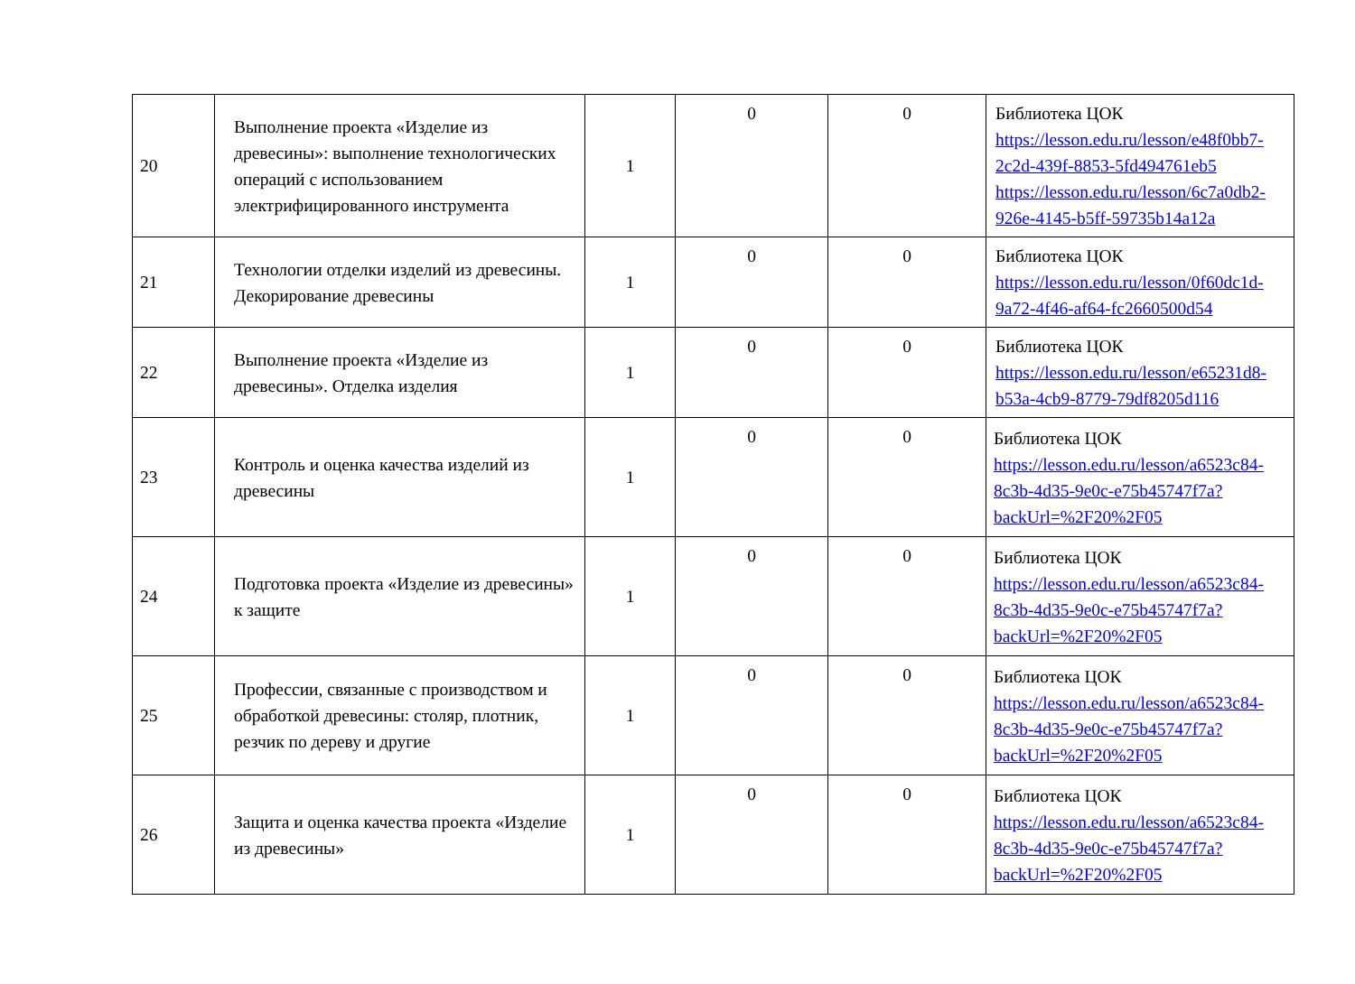| 20 | Выполнение проекта «Изделие из древесины»: выполнение технологических операций с использованием электрифицированного инструмента | 1 | 0 | 0 | Библиотека ЦОК https://lesson.edu.ru/lesson/e48f0bb7-2c2d-439f-8853-5fd494761eb5 https://lesson.edu.ru/lesson/6c7a0db2-926e-4145-b5ff-59735b14a12a |
| 21 | Технологии отделки изделий из древесины. Декорирование древесины | 1 | 0 | 0 | Библиотека ЦОК https://lesson.edu.ru/lesson/0f60dc1d-9a72-4f46-af64-fc2660500d54 |
| 22 | Выполнение проекта «Изделие из древесины». Отделка изделия | 1 | 0 | 0 | Библиотека ЦОК https://lesson.edu.ru/lesson/e65231d8-b53a-4cb9-8779-79df8205d116 |
| 23 | Контроль и оценка качества изделий из древесины | 1 | 0 | 0 | Библиотека ЦОК https://lesson.edu.ru/lesson/a6523c84-8c3b-4d35-9e0c-e75b45747f7a?backUrl=%2F20%2F05 |
| 24 | Подготовка проекта «Изделие из древесины» к защите | 1 | 0 | 0 | Библиотека ЦОК https://lesson.edu.ru/lesson/a6523c84-8c3b-4d35-9e0c-e75b45747f7a?backUrl=%2F20%2F05 |
| 25 | Профессии, связанные с производством и обработкой древесины: столяр, плотник, резчик по дереву и другие | 1 | 0 | 0 | Библиотека ЦОК https://lesson.edu.ru/lesson/a6523c84-8c3b-4d35-9e0c-e75b45747f7a?backUrl=%2F20%2F05 |
| 26 | Защита и оценка качества проекта «Изделие из древесины» | 1 | 0 | 0 | Библиотека ЦОК https://lesson.edu.ru/lesson/a6523c84-8c3b-4d35-9e0c-e75b45747f7a?backUrl=%2F20%2F05 |